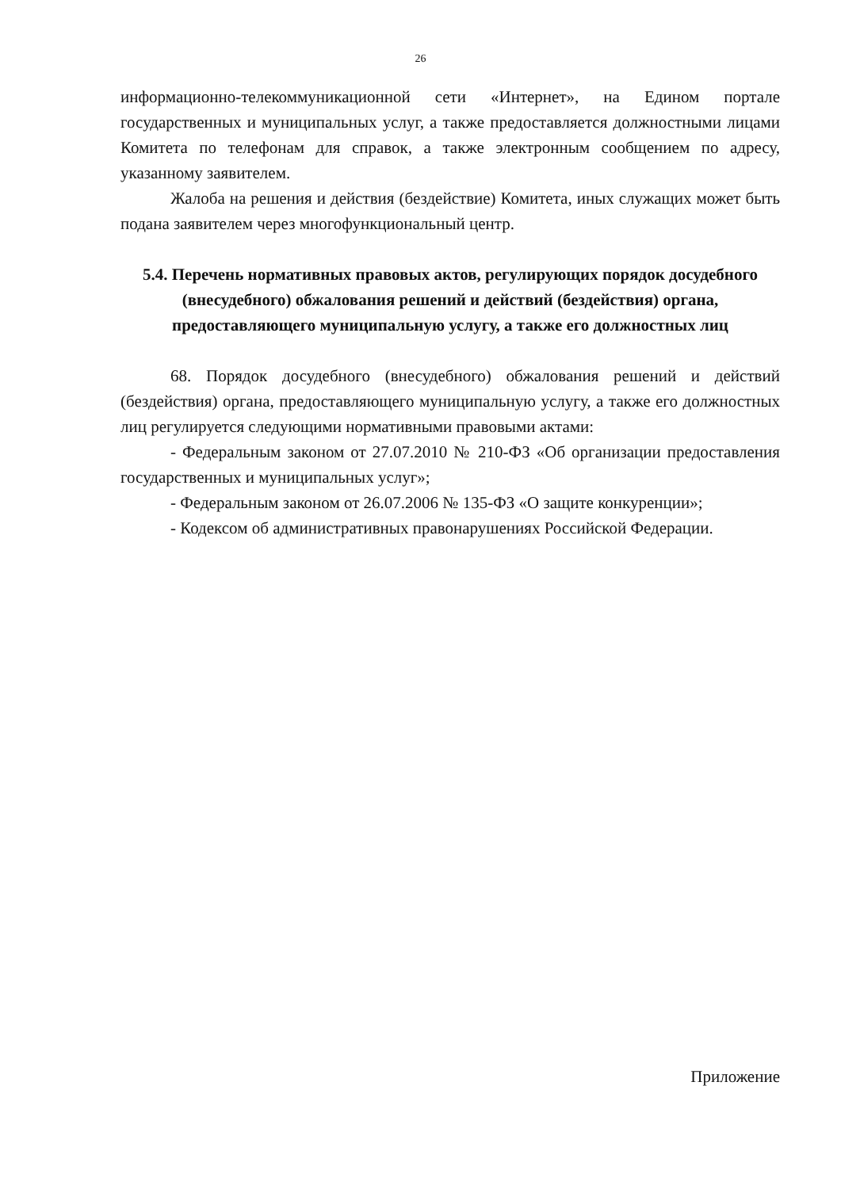26
информационно-телекоммуникационной сети «Интернет», на Едином портале государственных и муниципальных услуг, а также предоставляется должностными лицами Комитета по телефонам для справок, а также электронным сообщением по адресу, указанному заявителем.
Жалоба на решения и действия (бездействие) Комитета, иных служащих может быть подана заявителем через многофункциональный центр.
5.4. Перечень нормативных правовых актов, регулирующих порядок досудебного (внесудебного) обжалования решений и действий (бездействия) органа, предоставляющего муниципальную услугу, а также его должностных лиц
68. Порядок досудебного (внесудебного) обжалования решений и действий (бездействия) органа, предоставляющего муниципальную услугу, а также его должностных лиц регулируется следующими нормативными правовыми актами:
- Федеральным законом от 27.07.2010 № 210-ФЗ «Об организации предоставления государственных и муниципальных услуг»;
- Федеральным законом от 26.07.2006 № 135-ФЗ «О защите конкуренции»;
- Кодексом об административных правонарушениях Российской Федерации.
Приложение